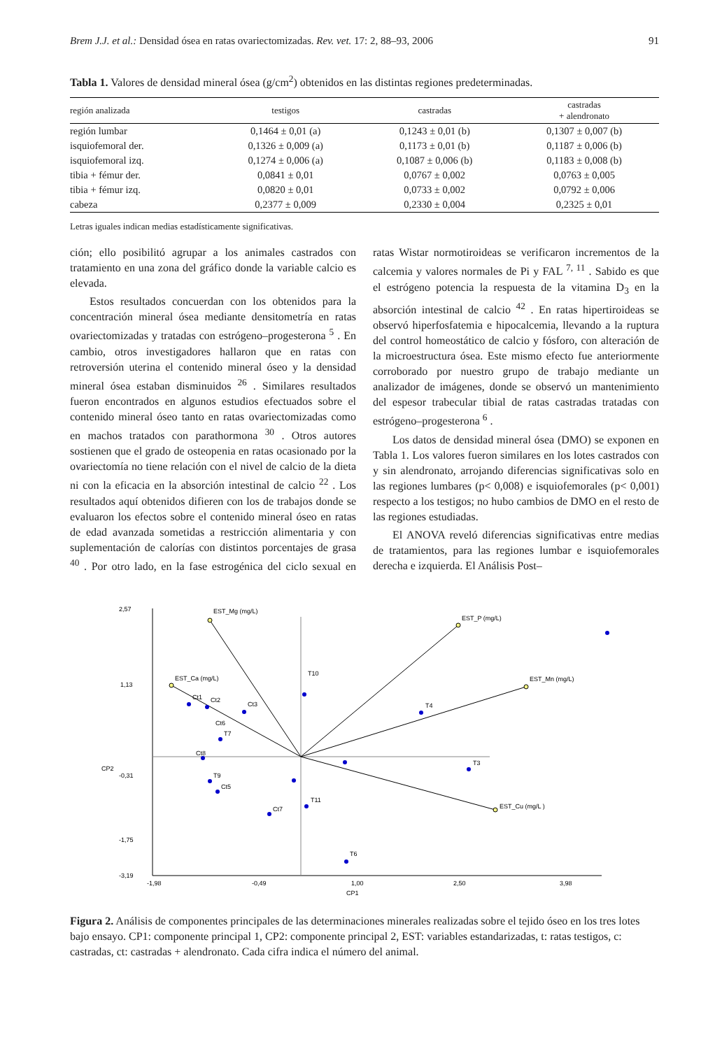Brem J.J. et al.: Densidad ósea en ratas ovariectomizadas. Rev. vet. 17: 2, 88–93, 2006 91
Tabla 1. Valores de densidad mineral ósea (g/cm<sup>2</sup>) obtenidos en las distintas regiones predeterminadas.
| región analizada | testigos | castradas | castradas + alendronato |
| --- | --- | --- | --- |
| región lumbar | 0,1464 ± 0,01 (a) | 0,1243 ± 0,01 (b) | 0,1307 ± 0,007 (b) |
| isquiofemoral der. | 0,1326 ± 0,009 (a) | 0,1173 ± 0,01 (b) | 0,1187 ± 0,006 (b) |
| isquiofemoral izq. | 0,1274 ± 0,006 (a) | 0,1087 ± 0,006 (b) | 0,1183 ± 0,008 (b) |
| tibia + fémur der. | 0,0841 ± 0,01 | 0,0767 ± 0,002 | 0,0763 ± 0,005 |
| tibia + fémur izq. | 0,0820 ± 0,01 | 0,0733 ± 0,002 | 0,0792 ± 0,006 |
| cabeza | 0,2377 ± 0,009 | 0,2330 ± 0,004 | 0,2325 ± 0,01 |
Letras iguales indican medias estadísticamente significativas.
ción; ello posibilitó agrupar a los animales castrados con tratamiento en una zona del gráfico donde la variable calcio es elevada.
Estos resultados concuerdan con los obtenidos para la concentración mineral ósea mediante densitometría en ratas ovariectomizadas y tratadas con estrógeno–progesterona <sup>5</sup> . En cambio, otros investigadores hallaron que en ratas con retroversión uterina el contenido mineral óseo y la densidad mineral ósea estaban disminuidos <sup>26</sup> . Similares resultados fueron encontrados en algunos estudios efectuados sobre el contenido mineral óseo tanto en ratas ovariectomizadas como en machos tratados con parathormona <sup>30</sup> . Otros autores sostienen que el grado de osteopenia en ratas ocasionado por la ovariectomía no tiene relación con el nivel de calcio de la dieta ni con la eficacia en la absorción intestinal de calcio <sup>22</sup> . Los resultados aquí obtenidos difieren con los de trabajos donde se evaluaron los efectos sobre el contenido mineral óseo en ratas de edad avanzada sometidas a restricción alimentaria y con suplementación de calorías con distintos porcentajes de grasa <sup>40</sup> . Por otro lado, en la fase estrogénica del ciclo sexual en ratas Wistar normotiroideas se verificaron incrementos de la calcemia y valores normales de Pi y FAL <sup>7, 11</sup> . Sabido es que el estrógeno potencia la respuesta de la vitamina D<sub>3</sub> en la absorción intestinal de calcio <sup>42</sup> . En ratas hipertiroideas se observó hiperfosfatemia e hipocalcemia, llevando a la ruptura del control homeostático de calcio y fósforo, con alteración de la microestructura ósea. Este mismo efecto fue anteriormente corroborado por nuestro grupo de trabajo mediante un analizador de imágenes, donde se observó un mantenimiento del espesor trabecular tibial de ratas castradas tratadas con estrógeno–progesterona <sup>6</sup> .
Los datos de densidad mineral ósea (DMO) se exponen en Tabla 1. Los valores fueron similares en los lotes castrados con y sin alendronato, arrojando diferencias significativas solo en las regiones lumbares (p< 0,008) e isquiofemorales (p< 0,001) respecto a los testigos; no hubo cambios de DMO en el resto de las regiones estudiadas.
El ANOVA reveló diferencias significativas entre medias de tratamientos, para las regiones lumbar e isquiofemorales derecha e izquierda. El Análisis Post–
EST_Mg (mg/L)
EST_P (mg/L)
EST_Ca (mg/L)
EST_Mn (mg/L)
EST_Cu (mg/L )
Ct1
Ct2
Ct3
Ct6
T7
Ct8
T9
Ct5
Ct7
T11
T10
T4
T3
T6
2,57
1,13
-0,31
-1,75
-3,19
-1,98
-0,49
1,00
2,50
3,98
CP1
CP2
Figura 2. Análisis de componentes principales de las determinaciones minerales realizadas sobre el tejido óseo en los tres lotes bajo ensayo. CP1: componente principal 1, CP2: componente principal 2, EST: variables estandarizadas, t: ratas testigos, c: castradas, ct: castradas + alendronato. Cada cifra indica el número del animal.